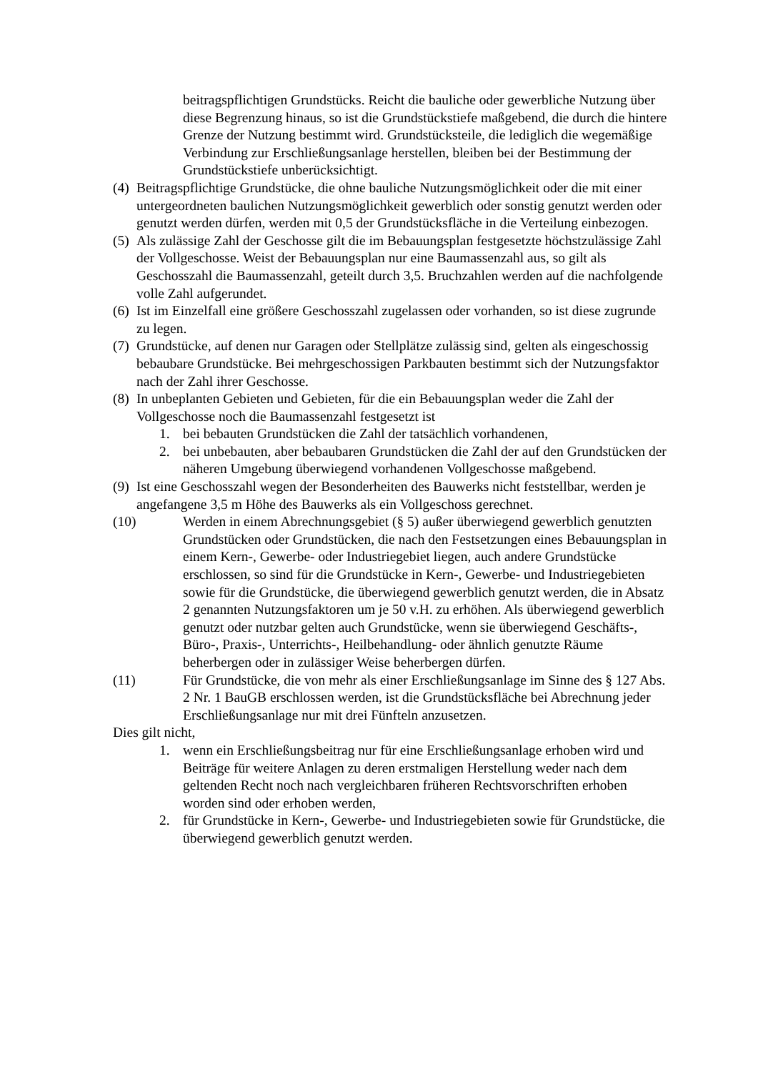beitragspflichtigen Grundstücks. Reicht die bauliche oder gewerbliche Nutzung über diese Begrenzung hinaus, so ist die Grundstückstiefe maßgebend, die durch die hintere Grenze der Nutzung bestimmt wird. Grundstücksteile, die lediglich die wegemäßige Verbindung zur Erschließungsanlage herstellen, bleiben bei der Bestimmung der Grundstückstiefe unberücksichtigt.
(4) Beitragspflichtige Grundstücke, die ohne bauliche Nutzungsmöglichkeit oder die mit einer untergeordneten baulichen Nutzungsmöglichkeit gewerblich oder sonstig genutzt werden oder genutzt werden dürfen, werden mit 0,5 der Grundstücksfläche in die Verteilung einbezogen.
(5) Als zulässige Zahl der Geschosse gilt die im Bebauungsplan festgesetzte höchstzulässige Zahl der Vollgeschosse. Weist der Bebauungsplan nur eine Baumassenzahl aus, so gilt als Geschosszahl die Baumassenzahl, geteilt durch 3,5. Bruchzahlen werden auf die nachfolgende volle Zahl aufgerundet.
(6) Ist im Einzelfall eine größere Geschosszahl zugelassen oder vorhanden, so ist diese zugrunde zu legen.
(7) Grundstücke, auf denen nur Garagen oder Stellplätze zulässig sind, gelten als eingeschossig bebaubare Grundstücke. Bei mehrgeschossigen Parkbauten bestimmt sich der Nutzungsfaktor nach der Zahl ihrer Geschosse.
(8) In unbeplanten Gebieten und Gebieten, für die ein Bebauungsplan weder die Zahl der Vollgeschosse noch die Baumassenzahl festgesetzt ist
1. bei bebauten Grundstücken die Zahl der tatsächlich vorhandenen,
2. bei unbebauten, aber bebaubaren Grundstücken die Zahl der auf den Grundstücken der näheren Umgebung überwiegend vorhandenen Vollgeschosse maßgebend.
(9) Ist eine Geschosszahl wegen der Besonderheiten des Bauwerks nicht feststellbar, werden je angefangene 3,5 m Höhe des Bauwerks als ein Vollgeschoss gerechnet.
(10) Werden in einem Abrechnungsgebiet (§ 5) außer überwiegend gewerblich genutzten Grundstücken oder Grundstücken, die nach den Festsetzungen eines Bebauungsplan in einem Kern-, Gewerbe- oder Industriegebiet liegen, auch andere Grundstücke erschlossen, so sind für die Grundstücke in Kern-, Gewerbe- und Industriegebieten sowie für die Grundstücke, die überwiegend gewerblich genutzt werden, die in Absatz 2 genannten Nutzungsfaktoren um je 50 v.H. zu erhöhen. Als überwiegend gewerblich genutzt oder nutzbar gelten auch Grundstücke, wenn sie überwiegend Geschäfts-, Büro-, Praxis-, Unterrichts-, Heilbehandlung- oder ähnlich genutzte Räume beherbergen oder in zulässiger Weise beherbergen dürfen.
(11) Für Grundstücke, die von mehr als einer Erschließungsanlage im Sinne des § 127 Abs. 2 Nr. 1 BauGB erschlossen werden, ist die Grundstücksfläche bei Abrechnung jeder Erschließungsanlage nur mit drei Fünfteln anzusetzen.
Dies gilt nicht,
1. wenn ein Erschließungsbeitrag nur für eine Erschließungsanlage erhoben wird und Beiträge für weitere Anlagen zu deren erstmaligen Herstellung weder nach dem geltenden Recht noch nach vergleichbaren früheren Rechtsvorschriften erhoben worden sind oder erhoben werden,
2. für Grundstücke in Kern-, Gewerbe- und Industriegebieten sowie für Grundstücke, die überwiegend gewerblich genutzt werden.